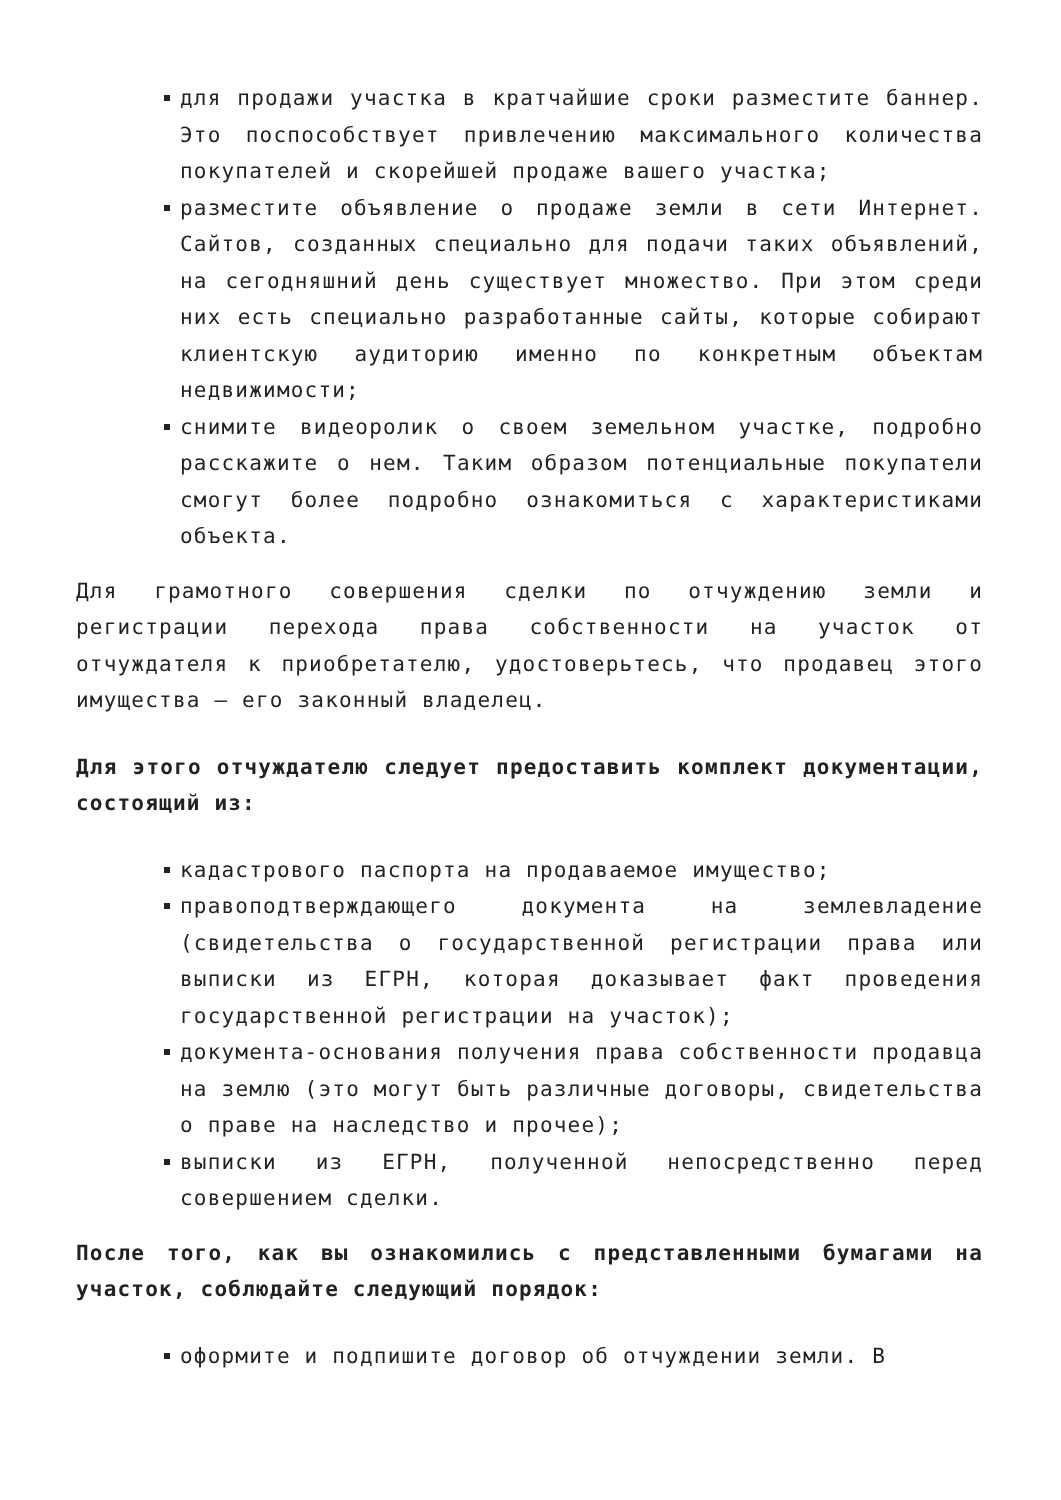для продажи участка в кратчайшие сроки разместите баннер. Это поспособствует привлечению максимального количества покупателей и скорейшей продаже вашего участка;
разместите объявление о продаже земли в сети Интернет. Сайтов, созданных специально для подачи таких объявлений, на сегодняшний день существует множество. При этом среди них есть специально разработанные сайты, которые собирают клиентскую аудиторию именно по конкретным объектам недвижимости;
снимите видеоролик о своем земельном участке, подробно расскажите о нем. Таким образом потенциальные покупатели смогут более подробно ознакомиться с характеристиками объекта.
Для грамотного совершения сделки по отчуждению земли и регистрации перехода права собственности на участок от отчуждателя к приобретателю, удостоверьтесь, что продавец этого имущества – его законный владелец.
Для этого отчуждателю следует предоставить комплект документации, состоящий из:
кадастрового паспорта на продаваемое имущество;
правоподтверждающего документа на землевладение (свидетельства о государственной регистрации права или выписки из ЕГРН, которая доказывает факт проведения государственной регистрации на участок);
документа-основания получения права собственности продавца на землю (это могут быть различные договоры, свидетельства о праве на наследство и прочее);
выписки из ЕГРН, полученной непосредственно перед совершением сделки.
После того, как вы ознакомились с представленными бумагами на участок, соблюдайте следующий порядок:
оформите и подпишите договор об отчуждении земли. В